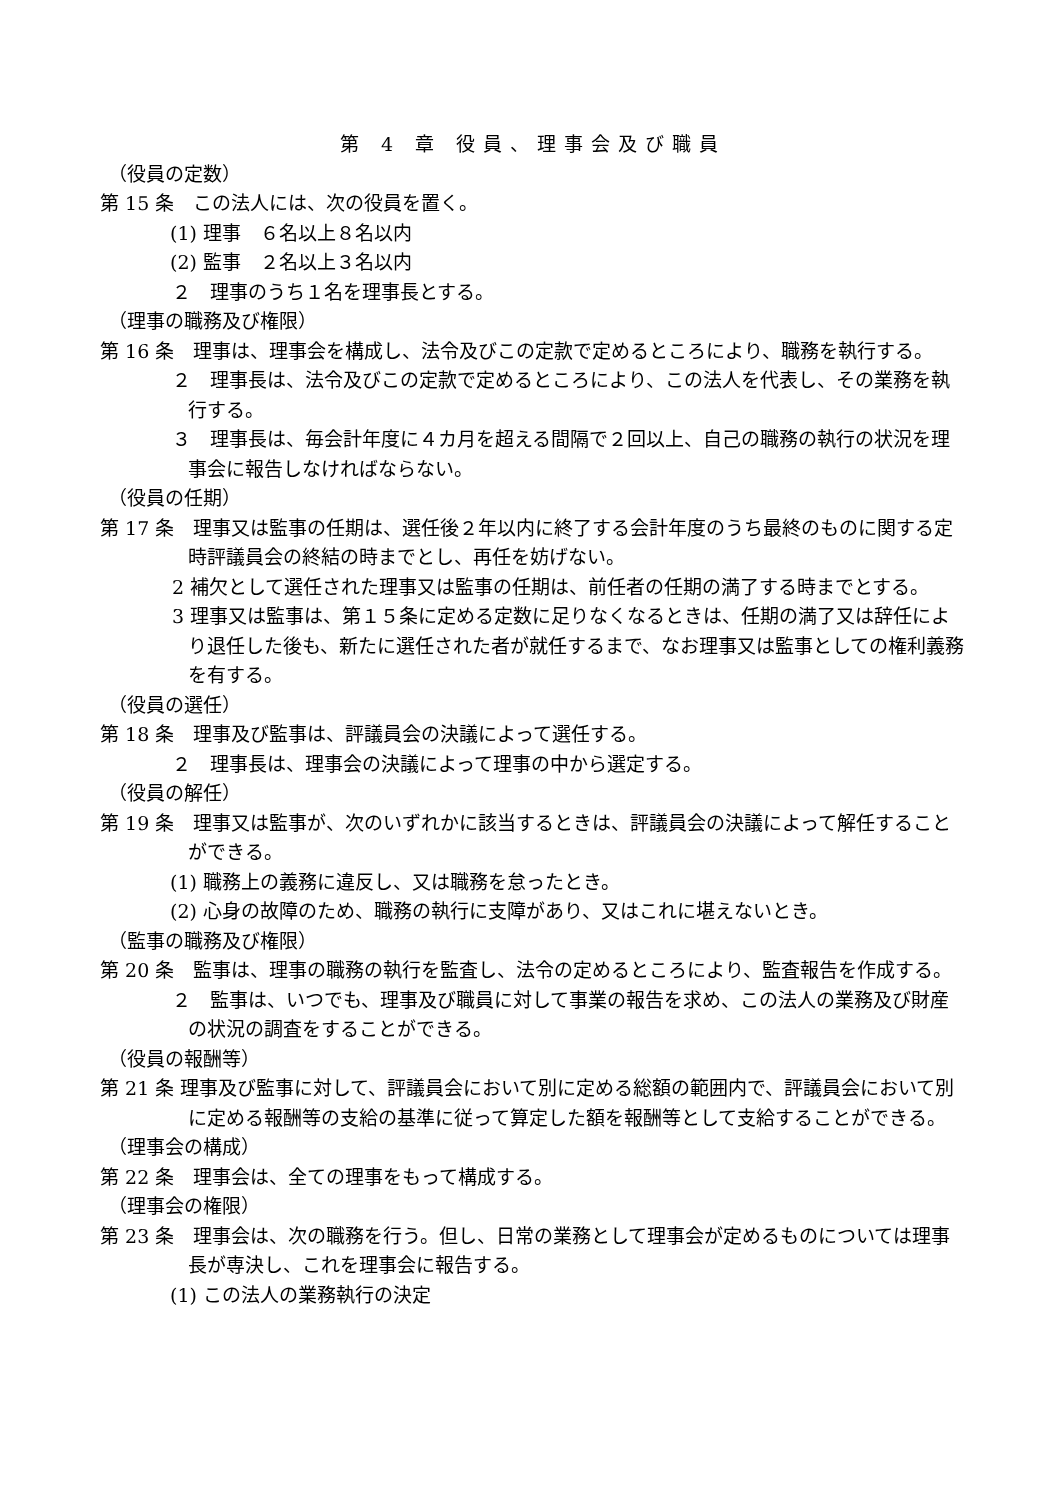第 4 章 役員、理事会及び職員
（役員の定数）
第 15 条　この法人には、次の役員を置く。
(1) 理事　６名以上８名以内
(2) 監事　２名以上３名以内
２　理事のうち１名を理事長とする。
（理事の職務及び権限）
第 16 条　理事は、理事会を構成し、法令及びこの定款で定めるところにより、職務を執行する。
２　理事長は、法令及びこの定款で定めるところにより、この法人を代表し、その業務を執行する。
３　理事長は、毎会計年度に４カ月を超える間隔で２回以上、自己の職務の執行の状況を理事会に報告しなければならない。
（役員の任期）
第 17 条　理事又は監事の任期は、選任後２年以内に終了する会計年度のうち最終のものに関する定時評議員会の終結の時までとし、再任を妨げない。
2 補欠として選任された理事又は監事の任期は、前任者の任期の満了する時までとする。
3 理事又は監事は、第１５条に定める定数に足りなくなるときは、任期の満了又は辞任により退任した後も、新たに選任された者が就任するまで、なお理事又は監事としての権利義務を有する。
（役員の選任）
第 18 条　理事及び監事は、評議員会の決議によって選任する。
２　理事長は、理事会の決議によって理事の中から選定する。
（役員の解任）
第 19 条　理事又は監事が、次のいずれかに該当するときは、評議員会の決議によって解任することができる。
(1) 職務上の義務に違反し、又は職務を怠ったとき。
(2) 心身の故障のため、職務の執行に支障があり、又はこれに堪えないとき。
（監事の職務及び権限）
第 20 条　監事は、理事の職務の執行を監査し、法令の定めるところにより、監査報告を作成する。
２　監事は、いつでも、理事及び職員に対して事業の報告を求め、この法人の業務及び財産の状況の調査をすることができる。
（役員の報酬等）
第 21 条 理事及び監事に対して、評議員会において別に定める総額の範囲内で、評議員会において別に定める報酬等の支給の基準に従って算定した額を報酬等として支給することができる。
（理事会の構成）
第 22 条　理事会は、全ての理事をもって構成する。
（理事会の権限）
第 23 条　理事会は、次の職務を行う。但し、日常の業務として理事会が定めるものについては理事長が専決し、これを理事会に報告する。
(1) この法人の業務執行の決定